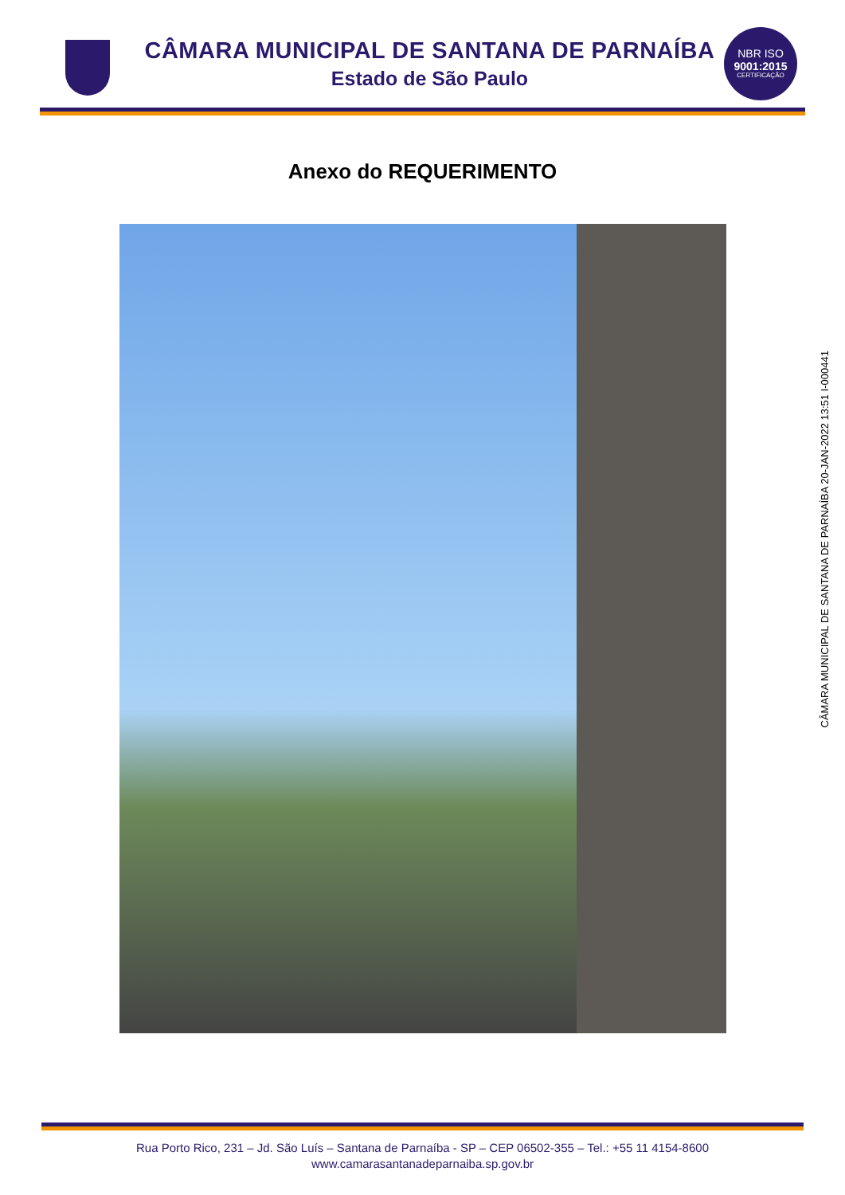CÂMARA MUNICIPAL DE SANTANA DE PARNAÍBA
Estado de São Paulo
NBR ISO
9001:2015
CERTIFICAÇÃO
Anexo do REQUERIMENTO
CÂMARA MUNICIPAL DE SANTANA DE PARNAÍBA 20-JAN-2022 13:51 I-000441
Rua Porto Rico, 231 – Jd. São Luís – Santana de Parnaíba - SP – CEP 06502-355 – Tel.: +55 11 4154-8600
www.camarasantanadeparnaiba.sp.gov.br